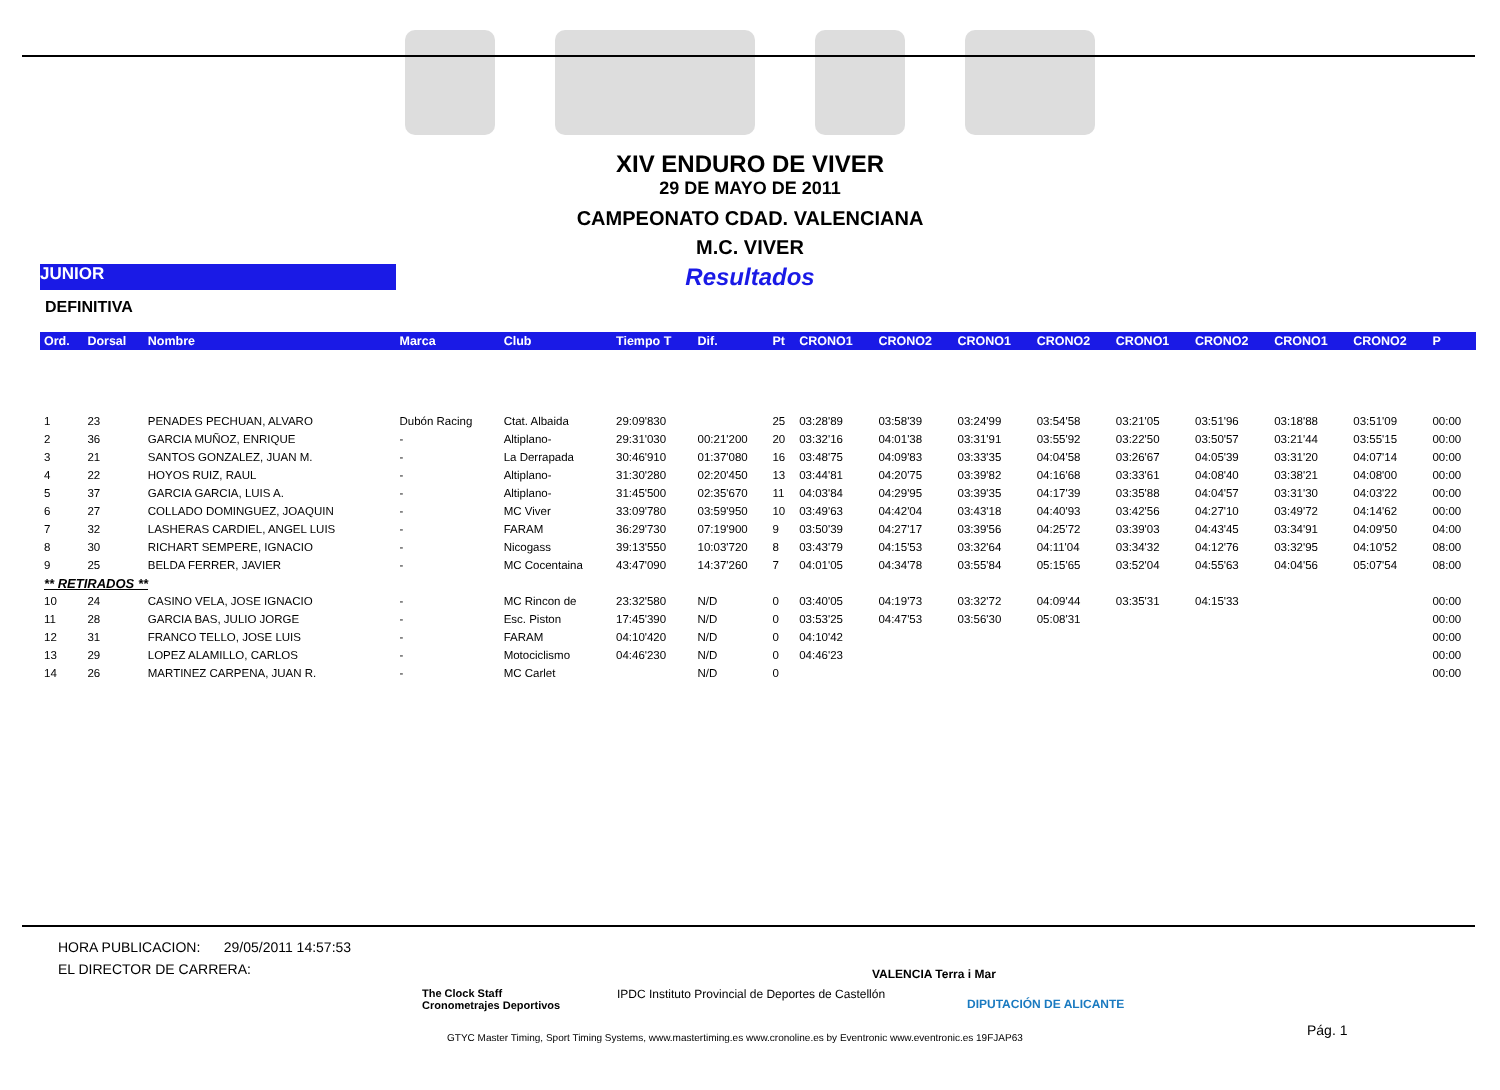XIV ENDURO DE VIVER
29 DE MAYO DE 2011
CAMPEONATO CDAD. VALENCIANA
M.C. VIVER
Resultados
JUNIOR
DEFINITIVA
| Ord. | Dorsal | Nombre | Marca | Club | Tiempo T | Dif. | Pt | CRONO1 | CRONO2 | CRONO1 | CRONO2 | CRONO1 | CRONO2 | CRONO1 | CRONO2 | P |
| --- | --- | --- | --- | --- | --- | --- | --- | --- | --- | --- | --- | --- | --- | --- | --- | --- |
| 1 | 23 | PENADES PECHUAN, ALVARO | Dubón Racing | Ctat. Albaida | 29:09'830 | | 25 | 03:28'89 | 03:58'39 | 03:24'99 | 03:54'58 | 03:21'05 | 03:51'96 | 03:18'88 | 03:51'09 | 00:00 |
| 2 | 36 | GARCIA MUÑOZ, ENRIQUE | - | Altiplano- | 29:31'030 | 00:21'200 | 20 | 03:32'16 | 04:01'38 | 03:31'91 | 03:55'92 | 03:22'50 | 03:50'57 | 03:21'44 | 03:55'15 | 00:00 |
| 3 | 21 | SANTOS GONZALEZ, JUAN M. | - | La Derrapada | 30:46'910 | 01:37'080 | 16 | 03:48'75 | 04:09'83 | 03:33'35 | 04:04'58 | 03:26'67 | 04:05'39 | 03:31'20 | 04:07'14 | 00:00 |
| 4 | 22 | HOYOS RUIZ, RAUL | - | Altiplano- | 31:30'280 | 02:20'450 | 13 | 03:44'81 | 04:20'75 | 03:39'82 | 04:16'68 | 03:33'61 | 04:08'40 | 03:38'21 | 04:08'00 | 00:00 |
| 5 | 37 | GARCIA GARCIA, LUIS A. | - | Altiplano- | 31:45'500 | 02:35'670 | 11 | 04:03'84 | 04:29'95 | 03:39'35 | 04:17'39 | 03:35'88 | 04:04'57 | 03:31'30 | 04:03'22 | 00:00 |
| 6 | 27 | COLLADO DOMINGUEZ, JOAQUIN | - | MC Viver | 33:09'780 | 03:59'950 | 10 | 03:49'63 | 04:42'04 | 03:43'18 | 04:40'93 | 03:42'56 | 04:27'10 | 03:49'72 | 04:14'62 | 00:00 |
| 7 | 32 | LASHERAS CARDIEL, ANGEL LUIS | - | FARAM | 36:29'730 | 07:19'900 | 9 | 03:50'39 | 04:27'17 | 03:39'56 | 04:25'72 | 03:39'03 | 04:43'45 | 03:34'91 | 04:09'50 | 04:00 |
| 8 | 30 | RICHART SEMPERE, IGNACIO | - | Nicogass | 39:13'550 | 10:03'720 | 8 | 03:43'79 | 04:15'53 | 03:32'64 | 04:11'04 | 03:34'32 | 04:12'76 | 03:32'95 | 04:10'52 | 08:00 |
| 9 | 25 | BELDA FERRER, JAVIER | - | MC Cocentaina | 43:47'090 | 14:37'260 | 7 | 04:01'05 | 04:34'78 | 03:55'84 | 05:15'65 | 03:52'04 | 04:55'63 | 04:04'56 | 05:07'54 | 08:00 |
| ** RETIRADOS ** | | | | | | | | | | | | | | | | |
| 10 | 24 | CASINO VELA, JOSE IGNACIO | - | MC Rincon de | 23:32'580 | N/D | 0 | 03:40'05 | 04:19'73 | 03:32'72 | 04:09'44 | 03:35'31 | 04:15'33 | | | 00:00 |
| 11 | 28 | GARCIA BAS, JULIO JORGE | - | Esc. Piston | 17:45'390 | N/D | 0 | 03:53'25 | 04:47'53 | 03:56'30 | 05:08'31 | | | | | 00:00 |
| 12 | 31 | FRANCO TELLO, JOSE LUIS | - | FARAM | 04:10'420 | N/D | 0 | 04:10'42 | | | | | | | | 00:00 |
| 13 | 29 | LOPEZ ALAMILLO, CARLOS | - | Motociclismo | 04:46'230 | N/D | 0 | 04:46'23 | | | | | | | | 00:00 |
| 14 | 26 | MARTINEZ CARPENA, JUAN R. | - | MC Carlet | | N/D | 0 | | | | | | | | | 00:00 |
HORA PUBLICACION: 29/05/2011 14:57:53
EL DIRECTOR DE CARRERA:
The Clock Staff
Cronometrajes Deportivos
IPDC Instituto Provincial de Deportes de Castellón
VALENCIA Terra i Mar
DIPUTACIÓN DE ALICANTE
Pág. 1
GTYC Master Timing, Sport Timing Systems, www.mastertiming.es www.cronoline.es by Eventronic www.eventronic.es 19FJAP63